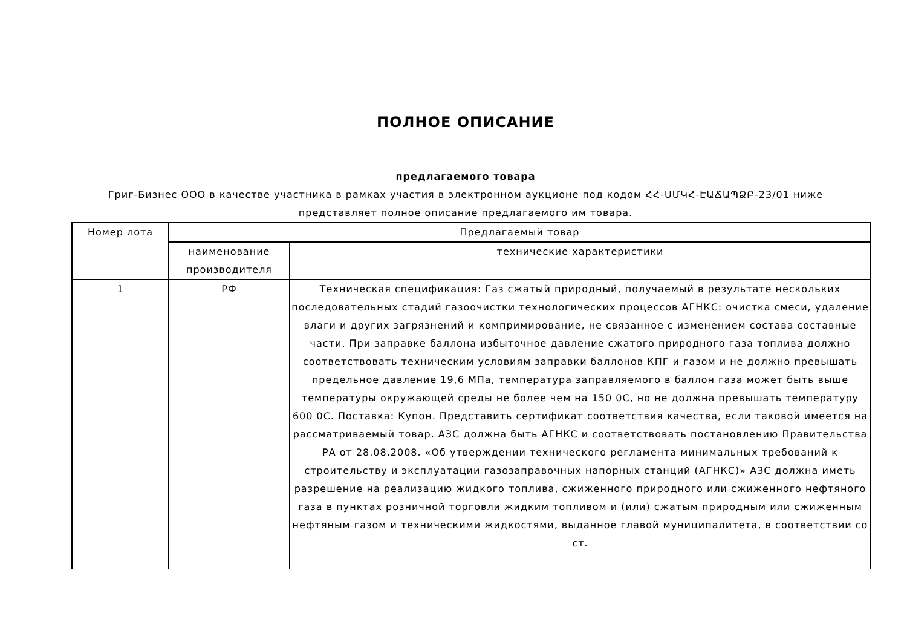ПОЛНОЕ ОПИСАНИЕ
предлагаемого товара
Григ-Бизнес ООО в качестве участника в рамках участия в электронном аукционе под кодом ՀՀ-ՍՄԿՀ-ԷԱՃԱՊՁԲ-23/01 ниже представляет полное описание предлагаемого им товара.
| Номер лота | Предлагаемый товар | |
| --- | --- | --- |
| | наименование производителя | технические характеристики |
| 1 | РФ | Техническая спецификация: Газ сжатый природный, получаемый в результате нескольких последовательных стадий газоочистки технологических процессов АГНКС: очистка смеси, удаление влаги и других загрязнений и компримирование, не связанное с изменением состава составные части. При заправке баллона избыточное давление сжатого природного газа топлива должно соответствовать техническим условиям заправки баллонов КПГ и газом и не должно превышать предельное давление 19,6 МПа, температура заправляемого в баллон газа может быть выше температуры окружающей среды не более чем на 150 0С, но не должна превышать температуру 600 0С. Поставка: Купон. Представить сертификат соответствия качества, если таковой имеется на рассматриваемый товар. АЗС должна быть АГНКС и соответствовать постановлению Правительства РА от 28.08.2008. «Об утверждении технического регламента минимальных требований к строительству и эксплуатации газозаправочных напорных станций (АГНКС)» АЗС должна иметь разрешение на реализацию жидкого топлива, сжиженного природного или сжиженного нефтяного газа в пунктах розничной торговли жидким топливом и (или) сжатым природным или сжиженным нефтяным газом и техническими жидкостями, выданное главой муниципалитета, в соответствии со ст. |